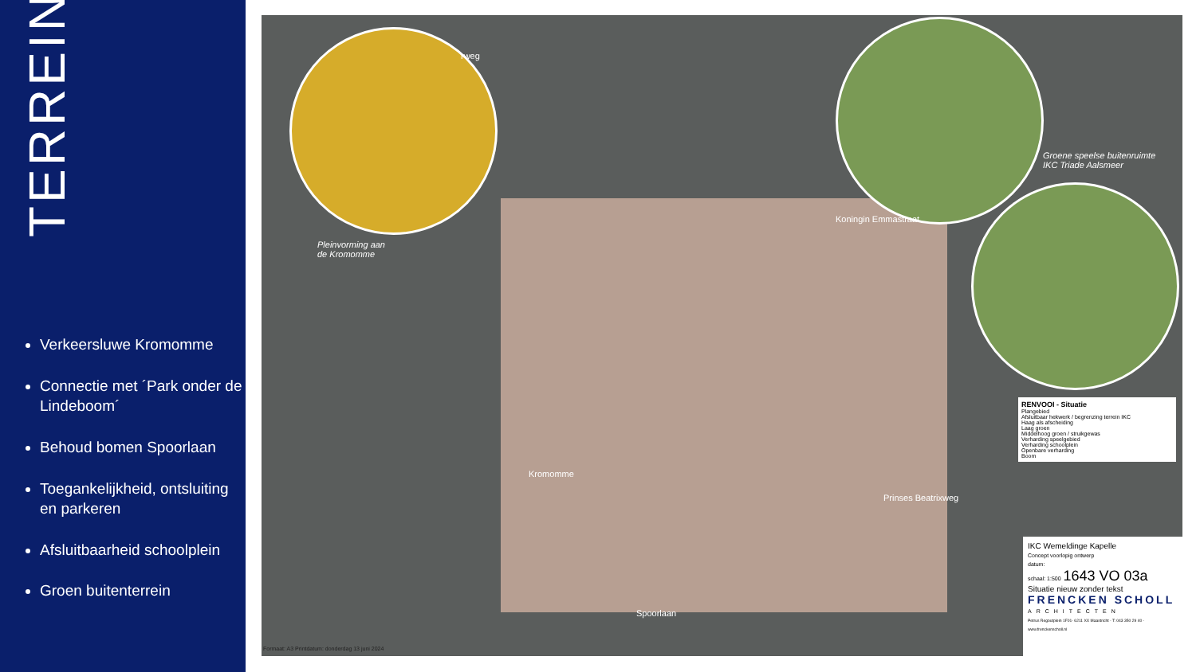TERREIN
Verkeersluwe Kromomme
Connectie met ´Park onder de Lindeboom´
Behoud bomen Spoorlaan
Toegankelijkheid, ontsluiting en parkeren
Afsluitbaarheid schoolplein
Groen buitenterrein
Pleinvorming aan
de Kromomme
rweg
Groene speelse buitenruimte
IKC Triade Aalsmeer
Koningin Emmastraat
Prinses Beatrixweg
Kromomme
Spoorlaan
Formaat: A3 Printdatum: donderdag 13 juni 2024
RENVOOI - Situatie
Plangebied
Afsluitbaar hekwerk / begrenzing terrein IKC
Haag als afscheiding
Laag groen
Middelhoog groen / struikgewas
Verharding speelgebied
Verharding schoolplein
Openbare verharding
Boom
IKC Wemeldinge Kapelle
Concept voorlopig ontwerp
datum:
schaal: 1:500 1643 VO 03a
Situatie nieuw zonder tekst
FRENCKEN SCHOLL
ARCHITECTEN
Petrus Regoutplein 1F01- 6211 XX Maastricht - T: 043 350 29 40 - www.frenckenscholl.nl